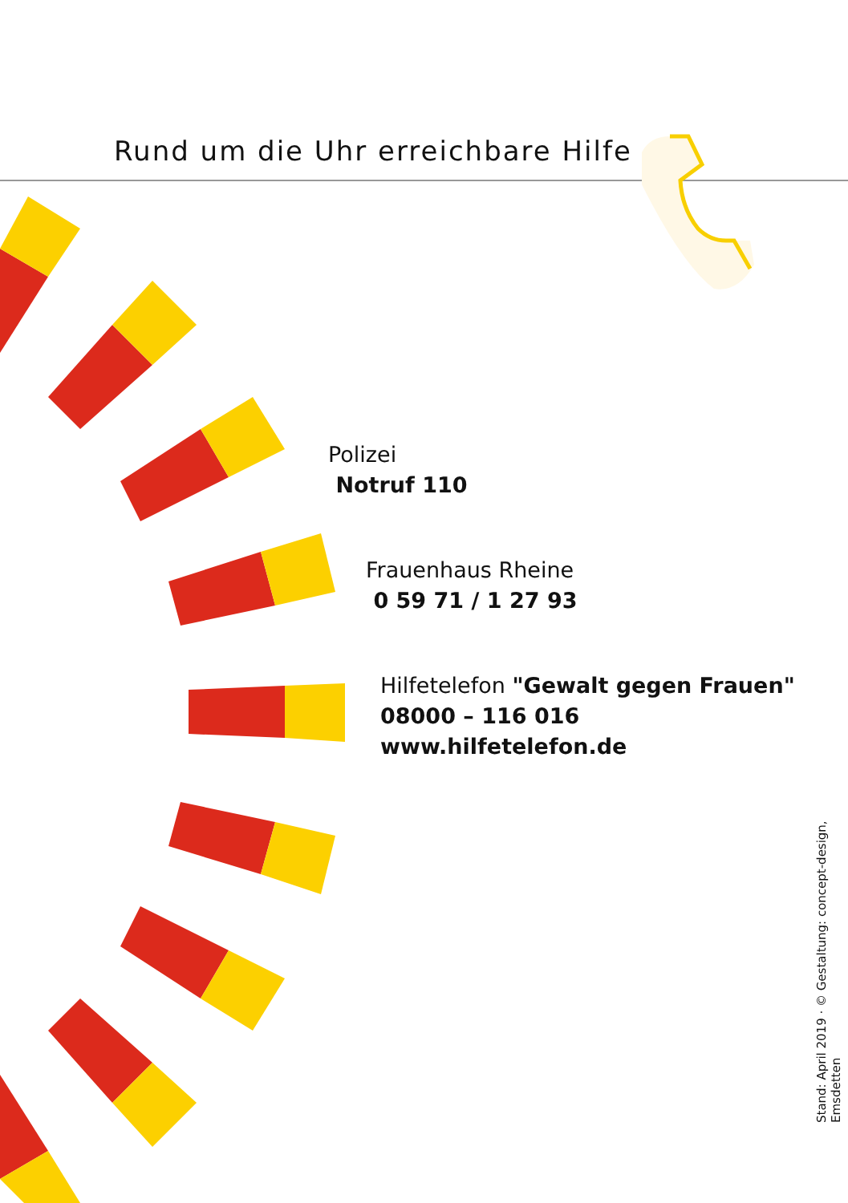Rund um die Uhr erreichbare Hilfe
Polizei
Notruf 110
Frauenhaus Rheine
0 59 71 / 1 27 93
Hilfetelefon "Gewalt gegen Frauen"
08000 – 116 016
www.hilfetelefon.de
Stand: April 2019 · © Gestaltung: concept-design, Emsdetten